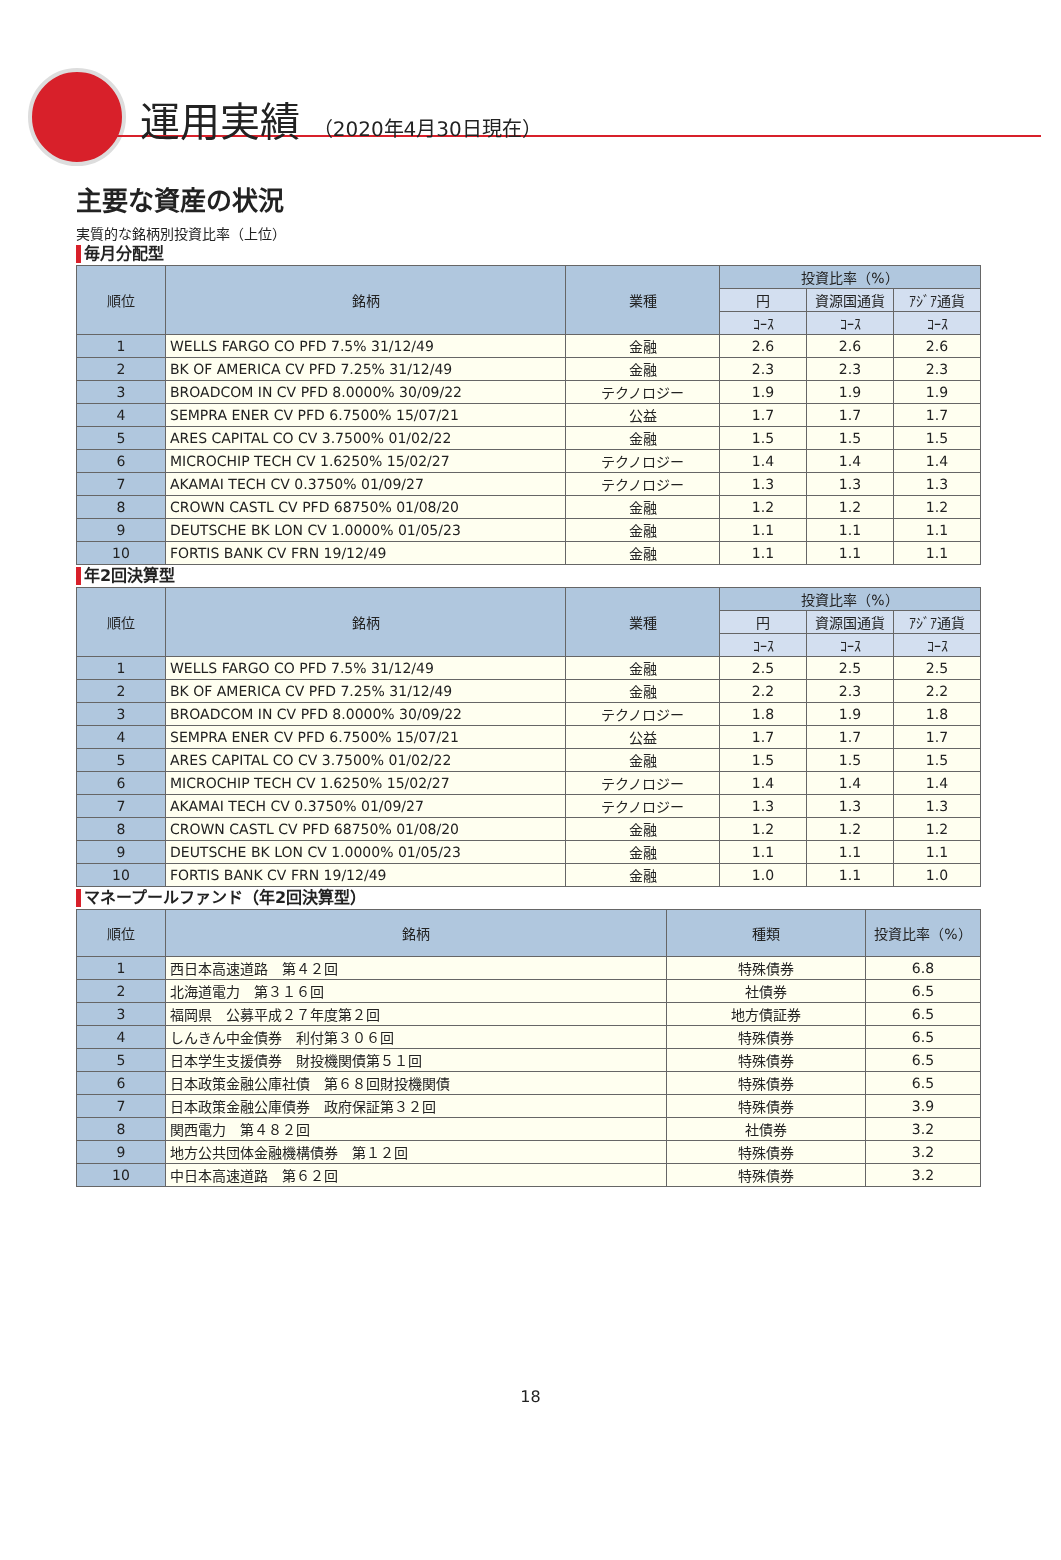運用実績 （2020年4月30日現在）
主要な資産の状況
実質的な銘柄別投資比率（上位）
毎月分配型
| 順位 | 銘柄 | 業種 | 投資比率（%） | | |
| --- | --- | --- | --- | --- | --- |
| | | | 円 | 資源国通貨 | ｱｼﾞｱ通貨 |
| | | | ｺｰｽ | ｺｰｽ | ｺｰｽ |
| 1 | WELLS FARGO CO PFD 7.5% 31/12/49 | 金融 | 2.6 | 2.6 | 2.6 |
| 2 | BK OF AMERICA CV PFD 7.25% 31/12/49 | 金融 | 2.3 | 2.3 | 2.3 |
| 3 | BROADCOM IN CV PFD 8.0000% 30/09/22 | テクノロジー | 1.9 | 1.9 | 1.9 |
| 4 | SEMPRA ENER CV PFD 6.7500% 15/07/21 | 公益 | 1.7 | 1.7 | 1.7 |
| 5 | ARES CAPITAL CO CV 3.7500% 01/02/22 | 金融 | 1.5 | 1.5 | 1.5 |
| 6 | MICROCHIP TECH CV 1.6250% 15/02/27 | テクノロジー | 1.4 | 1.4 | 1.4 |
| 7 | AKAMAI TECH CV 0.3750% 01/09/27 | テクノロジー | 1.3 | 1.3 | 1.3 |
| 8 | CROWN CASTL CV PFD 68750% 01/08/20 | 金融 | 1.2 | 1.2 | 1.2 |
| 9 | DEUTSCHE BK LON CV 1.0000% 01/05/23 | 金融 | 1.1 | 1.1 | 1.1 |
| 10 | FORTIS BANK CV FRN 19/12/49 | 金融 | 1.1 | 1.1 | 1.1 |
年2回決算型
| 順位 | 銘柄 | 業種 | 投資比率（%） | | |
| --- | --- | --- | --- | --- | --- |
| | | | 円 | 資源国通貨 | ｱｼﾞｱ通貨 |
| | | | ｺｰｽ | ｺｰｽ | ｺｰｽ |
| 1 | WELLS FARGO CO PFD 7.5% 31/12/49 | 金融 | 2.5 | 2.5 | 2.5 |
| 2 | BK OF AMERICA CV PFD 7.25% 31/12/49 | 金融 | 2.2 | 2.3 | 2.2 |
| 3 | BROADCOM IN CV PFD 8.0000% 30/09/22 | テクノロジー | 1.8 | 1.9 | 1.8 |
| 4 | SEMPRA ENER CV PFD 6.7500% 15/07/21 | 公益 | 1.7 | 1.7 | 1.7 |
| 5 | ARES CAPITAL CO CV 3.7500% 01/02/22 | 金融 | 1.5 | 1.5 | 1.5 |
| 6 | MICROCHIP TECH CV 1.6250% 15/02/27 | テクノロジー | 1.4 | 1.4 | 1.4 |
| 7 | AKAMAI TECH CV 0.3750% 01/09/27 | テクノロジー | 1.3 | 1.3 | 1.3 |
| 8 | CROWN CASTL CV PFD 68750% 01/08/20 | 金融 | 1.2 | 1.2 | 1.2 |
| 9 | DEUTSCHE BK LON CV 1.0000% 01/05/23 | 金融 | 1.1 | 1.1 | 1.1 |
| 10 | FORTIS BANK CV FRN 19/12/49 | 金融 | 1.0 | 1.1 | 1.0 |
マネープールファンド（年2回決算型）
| 順位 | 銘柄 | 種類 | 投資比率（%） |
| --- | --- | --- | --- |
| 1 | 西日本高速道路 第４２回 | 特殊債券 | 6.8 |
| 2 | 北海道電力 第３１６回 | 社債券 | 6.5 |
| 3 | 福岡県 公募平成２７年度第２回 | 地方債証券 | 6.5 |
| 4 | しんきん中金債券 利付第３０６回 | 特殊債券 | 6.5 |
| 5 | 日本学生支援債券 財投機関債第５１回 | 特殊債券 | 6.5 |
| 6 | 日本政策金融公庫社債 第６８回財投機関債 | 特殊債券 | 6.5 |
| 7 | 日本政策金融公庫債券 政府保証第３２回 | 特殊債券 | 3.9 |
| 8 | 関西電力 第４８２回 | 社債券 | 3.2 |
| 9 | 地方公共団体金融機構債券 第１２回 | 特殊債券 | 3.2 |
| 10 | 中日本高速道路 第６２回 | 特殊債券 | 3.2 |
18